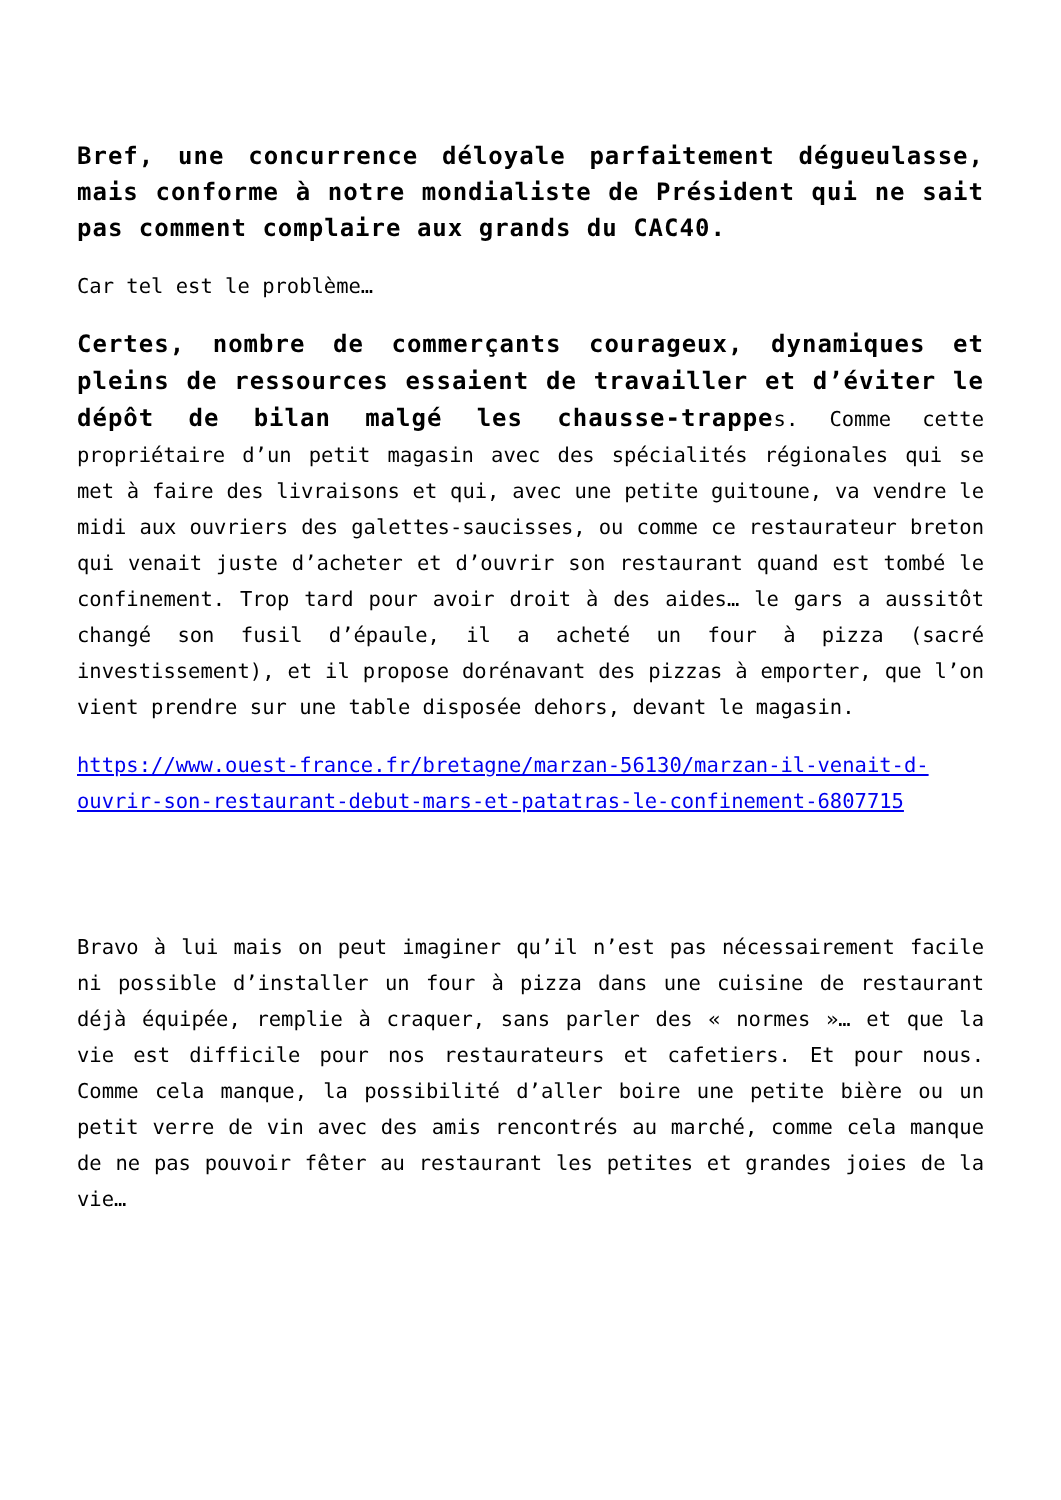Bref, une concurrence déloyale parfaitement dégueulasse, mais conforme à notre mondialiste de Président qui ne sait pas comment complaire aux grands du CAC40.
Car tel est le problème…
Certes, nombre de commerçants courageux, dynamiques et pleins de ressources essaient de travailler et d’éviter le dépôt de bilan malgé les chausse-trappes. Comme cette propriétaire d’un petit magasin avec des spécialités régionales qui se met à faire des livraisons et qui, avec une petite guitoune, va vendre le midi aux ouvriers des galettes-saucisses, ou comme ce restaurateur breton qui venait juste d’acheter et d’ouvrir son restaurant quand est tombé le confinement. Trop tard pour avoir droit à des aides… le gars a aussitôt changé son fusil d’épaule, il a acheté un four à pizza (sacré investissement), et il propose dorénavant des pizzas à emporter, que l’on vient prendre sur une table disposée dehors, devant le magasin.
https://www.ouest-france.fr/bretagne/marzan-56130/marzan-il-venait-d-ouvrir-son-restaurant-debut-mars-et-patatras-le-confinement-6807715
Bravo à lui mais on peut imaginer qu’il n’est pas nécessairement facile ni possible d’installer un four à pizza dans une cuisine de restaurant déjà équipée, remplie à craquer, sans parler des « normes »… et que la vie est difficile pour nos restaurateurs et cafetiers. Et pour nous. Comme cela manque, la possibilité d’aller boire une petite bière ou un petit verre de vin avec des amis rencontrés au marché, comme cela manque de ne pas pouvoir fêter au restaurant les petites et grandes joies de la vie…